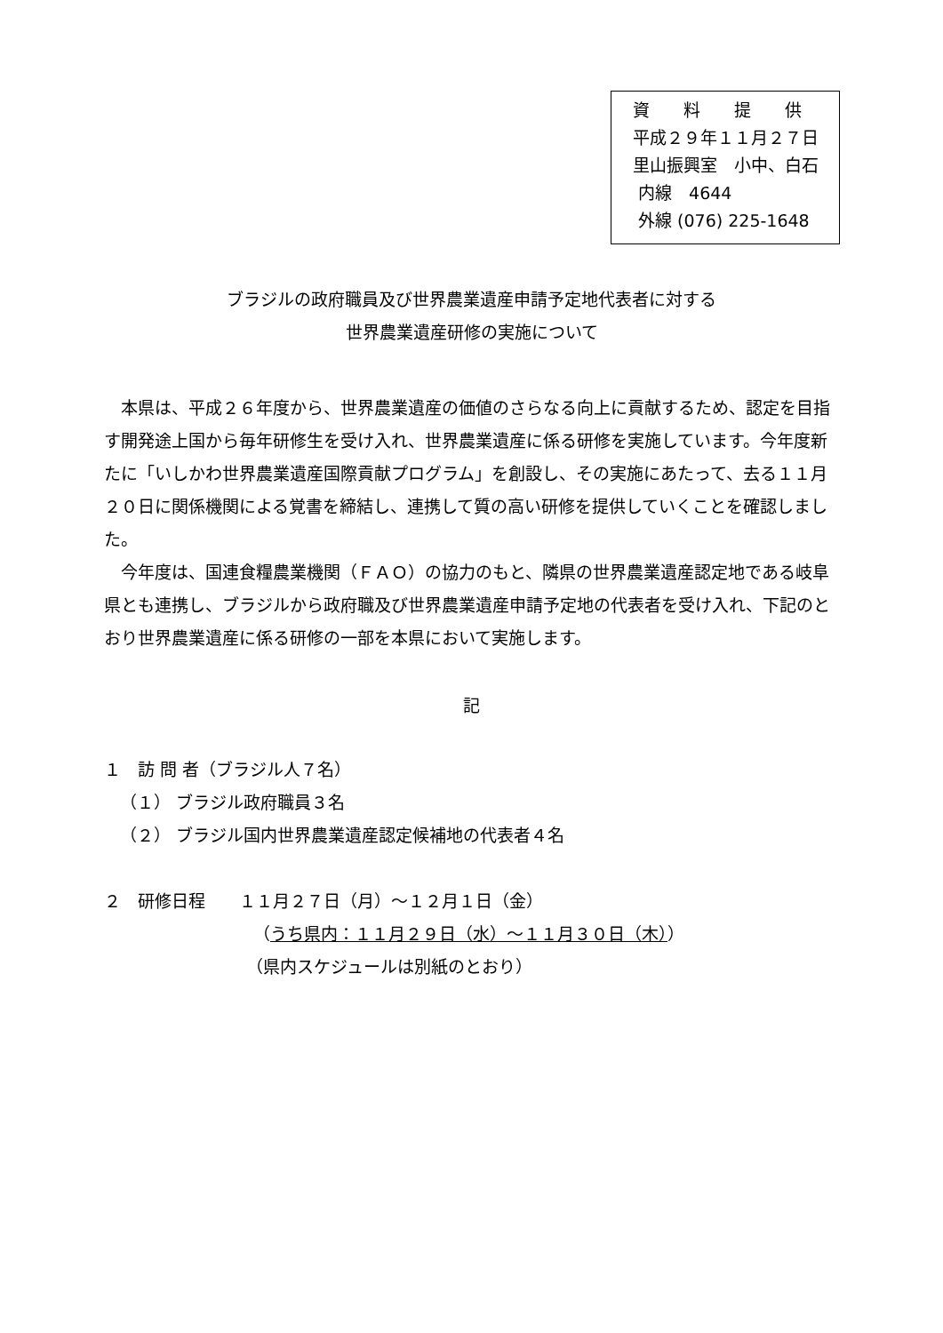資　　料　　提　　供
平成２９年１１月２７日
里山振興室　小中、白石
内線　4644
外線 (076) 225-1648
ブラジルの政府職員及び世界農業遺産申請予定地代表者に対する
世界農業遺産研修の実施について
本県は、平成２６年度から、世界農業遺産の価値のさらなる向上に貢献するため、認定を目指す開発途上国から毎年研修生を受け入れ、世界農業遺産に係る研修を実施しています。今年度新たに「いしかわ世界農業遺産国際貢献プログラム」を創設し、その実施にあたって、去る１１月２０日に関係機関による覚書を締結し、連携して質の高い研修を提供していくことを確認しました。
今年度は、国連食糧農業機関（ＦＡＯ）の協力のもと、隣県の世界農業遺産認定地である岐阜県とも連携し、ブラジルから政府職及び世界農業遺産申請予定地の代表者を受け入れ、下記のとおり世界農業遺産に係る研修の一部を本県において実施します。
記
１　訪 問 者（ブラジル人７名）
（１） ブラジル政府職員３名
（２） ブラジル国内世界農業遺産認定候補地の代表者４名
２　研修日程　　１１月２７日（月）～１２月１日（金）
（うち県内：１１月２９日（水）～１１月３０日（木））
（県内スケジュールは別紙のとおり）